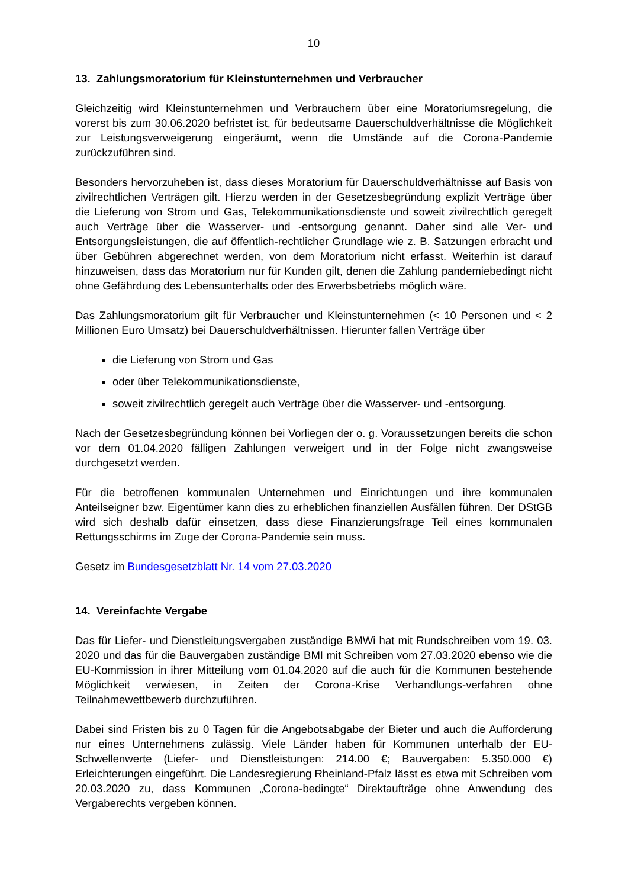10
13. Zahlungsmoratorium für Kleinstunternehmen und Verbraucher
Gleichzeitig wird Kleinstunternehmen und Verbrauchern über eine Moratoriumsregelung, die vorerst bis zum 30.06.2020 befristet ist, für bedeutsame Dauerschuldverhältnisse die Möglichkeit zur Leistungsverweigerung eingeräumt, wenn die Umstände auf die Corona-Pandemie zurückzuführen sind.
Besonders hervorzuheben ist, dass dieses Moratorium für Dauerschuldverhältnisse auf Basis von zivilrechtlichen Verträgen gilt. Hierzu werden in der Gesetzesbegründung explizit Verträge über die Lieferung von Strom und Gas, Telekommunikationsdienste und soweit zivilrechtlich geregelt auch Verträge über die Wasserver- und -entsorgung genannt. Daher sind alle Ver- und Entsorgungsleistungen, die auf öffentlich-rechtlicher Grundlage wie z. B. Satzungen erbracht und über Gebühren abgerechnet werden, von dem Moratorium nicht erfasst. Weiterhin ist darauf hinzuweisen, dass das Moratorium nur für Kunden gilt, denen die Zahlung pandemiebedingt nicht ohne Gefährdung des Lebensunterhalts oder des Erwerbsbetriebs möglich wäre.
Das Zahlungsmoratorium gilt für Verbraucher und Kleinstunternehmen (< 10 Personen und < 2 Millionen Euro Umsatz) bei Dauerschuldverhältnissen. Hierunter fallen Verträge über
die Lieferung von Strom und Gas
oder über Telekommunikationsdienste,
soweit zivilrechtlich geregelt auch Verträge über die Wasserver- und -entsorgung.
Nach der Gesetzesbegründung können bei Vorliegen der o. g. Voraussetzungen bereits die schon vor dem 01.04.2020 fälligen Zahlungen verweigert und in der Folge nicht zwangsweise durchgesetzt werden.
Für die betroffenen kommunalen Unternehmen und Einrichtungen und ihre kommunalen Anteilseigner bzw. Eigentümer kann dies zu erheblichen finanziellen Ausfällen führen. Der DStGB wird sich deshalb dafür einsetzen, dass diese Finanzierungsfrage Teil eines kommunalen Rettungsschirms im Zuge der Corona-Pandemie sein muss.
Gesetz im Bundesgesetzblatt Nr. 14 vom 27.03.2020
14. Vereinfachte Vergabe
Das für Liefer- und Dienstleitungsvergaben zuständige BMWi hat mit Rundschreiben vom 19. 03. 2020 und das für die Bauvergaben zuständige BMI mit Schreiben vom 27.03.2020 ebenso wie die EU-Kommission in ihrer Mitteilung vom 01.04.2020 auf die auch für die Kommunen bestehende Möglichkeit verwiesen, in Zeiten der Corona-Krise Verhandlungs-verfahren ohne Teilnahmewettbewerb durchzuführen.
Dabei sind Fristen bis zu 0 Tagen für die Angebotsabgabe der Bieter und auch die Aufforderung nur eines Unternehmens zulässig. Viele Länder haben für Kommunen unterhalb der EU-Schwellenwerte (Liefer- und Dienstleistungen: 214.00 €; Bauvergaben: 5.350.000 €) Erleichterungen eingeführt. Die Landesregierung Rheinland-Pfalz lässt es etwa mit Schreiben vom 20.03.2020 zu, dass Kommunen „Corona-bedingte“ Direktaufträge ohne Anwendung des Vergaberechts vergeben können.